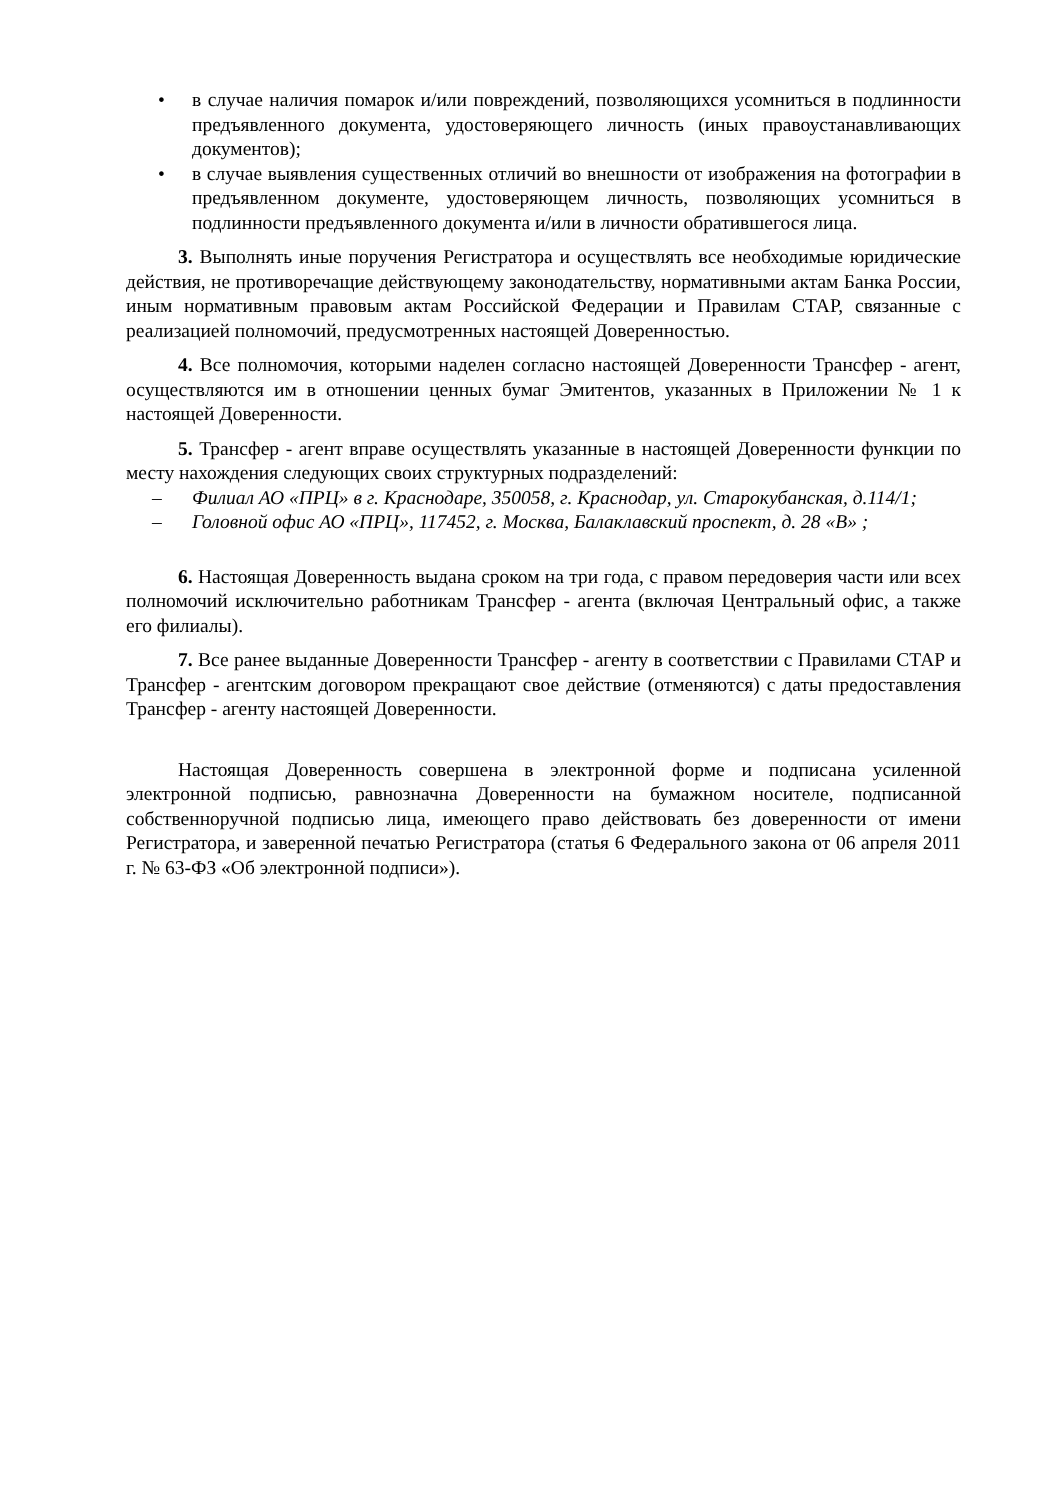• в случае наличия помарок и/или повреждений, позволяющихся усомниться в подлинности предъявленного документа, удостоверяющего личность (иных правоустанавливающих документов);
• в случае выявления существенных отличий во внешности от изображения на фотографии в предъявленном документе, удостоверяющем личность, позволяющих усомниться в подлинности предъявленного документа и/или в личности обратившегося лица.
3. Выполнять иные поручения Регистратора и осуществлять все необходимые юридические действия, не противоречащие действующему законодательству, нормативными актам Банка России, иным нормативным правовым актам Российской Федерации и Правилам СТАР, связанные с реализацией полномочий, предусмотренных настоящей Доверенностью.
4. Все полномочия, которыми наделен согласно настоящей Доверенности Трансфер - агент, осуществляются им в отношении ценных бумаг Эмитентов, указанных в Приложении № 1 к настоящей Доверенности.
5. Трансфер - агент вправе осуществлять указанные в настоящей Доверенности функции по месту нахождения следующих своих структурных подразделений:
– Филиал АО «ПРЦ» в г. Краснодаре, 350058, г. Краснодар, ул. Старокубанская, д.114/1;
– Головной офис АО «ПРЦ», 117452, г. Москва, Балаклавский проспект, д. 28 «В» ;
6. Настоящая Доверенность выдана сроком на три года, с правом передоверия части или всех полномочий исключительно работникам Трансфер - агента (включая Центральный офис, а также его филиалы).
7. Все ранее выданные Доверенности Трансфер - агенту в соответствии с Правилами СТАР и Трансфер - агентским договором прекращают свое действие (отменяются) с даты предоставления Трансфер - агенту настоящей Доверенности.
Настоящая Доверенность совершена в электронной форме и подписана усиленной электронной подписью, равнозначна Доверенности на бумажном носителе, подписанной собственноручной подписью лица, имеющего право действовать без доверенности от имени Регистратора, и заверенной печатью Регистратора (статья 6 Федерального закона от 06 апреля 2011 г. № 63-ФЗ «Об электронной подписи»).